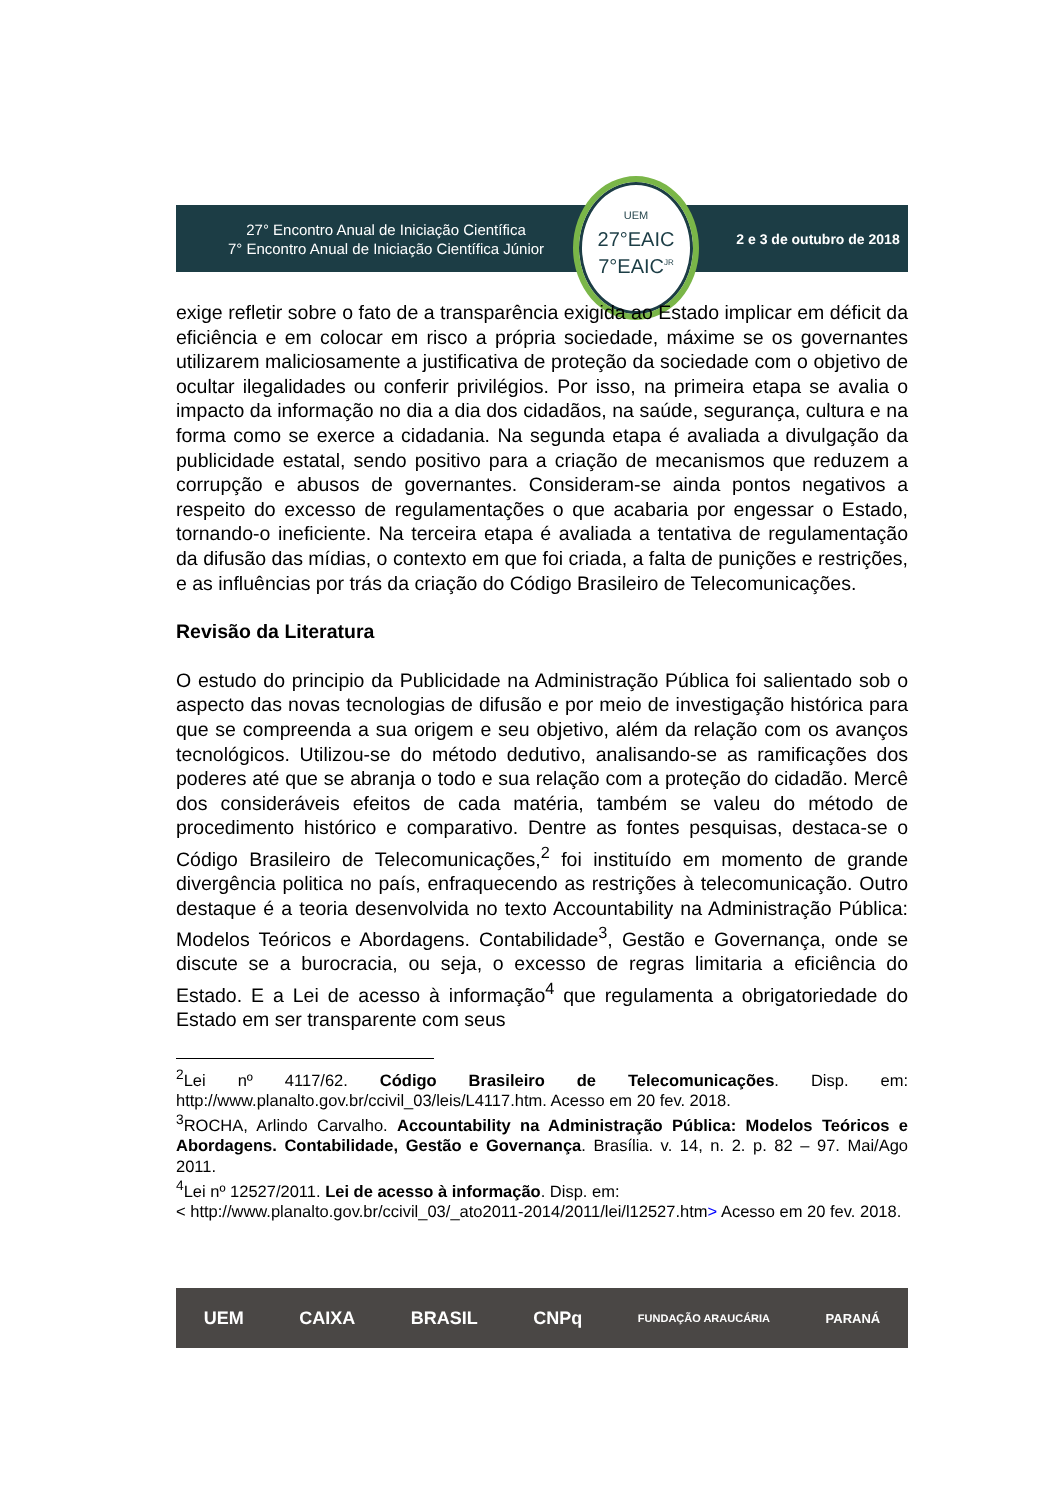27° Encontro Anual de Iniciação Científica
7° Encontro Anual de Iniciação Científica Júnior
2 e 3 de outubro de 2018
UEM
27°EAIC
7°EAIC<sup>JR</sup>
exige refletir sobre o fato de a transparência exigida ao Estado implicar em déficit da eficiência e em colocar em risco a própria sociedade, máxime se os governantes utilizarem maliciosamente a justificativa de proteção da sociedade com o objetivo de ocultar ilegalidades ou conferir privilégios. Por isso, na primeira etapa se avalia o impacto da informação no dia a dia dos cidadãos, na saúde, segurança, cultura e na forma como se exerce a cidadania. Na segunda etapa é avaliada a divulgação da publicidade estatal, sendo positivo para a criação de mecanismos que reduzem a corrupção e abusos de governantes. Consideram-se ainda pontos negativos a respeito do excesso de regulamentações o que acabaria por engessar o Estado, tornando-o ineficiente. Na terceira etapa é avaliada a tentativa de regulamentação da difusão das mídias, o contexto em que foi criada, a falta de punições e restrições, e as influências por trás da criação do Código Brasileiro de Telecomunicações.
Revisão da Literatura
O estudo do principio da Publicidade na Administração Pública foi salientado sob o aspecto das novas tecnologias de difusão e por meio de investigação histórica para que se compreenda a sua origem e seu objetivo, além da relação com os avanços tecnológicos. Utilizou-se do método dedutivo, analisando-se as ramificações dos poderes até que se abranja o todo e sua relação com a proteção do cidadão. Mercê dos consideráveis efeitos de cada matéria, também se valeu do método de procedimento histórico e comparativo. Dentre as fontes pesquisas, destaca-se o Código Brasileiro de Telecomunicações,<sup>2</sup> foi instituído em momento de grande divergência politica no país, enfraquecendo as restrições à telecomunicação. Outro destaque é a teoria desenvolvida no texto Accountability na Administração Pública: Modelos Teóricos e Abordagens. Contabilidade<sup>3</sup>, Gestão e Governança, onde se discute se a burocracia, ou seja, o excesso de regras limitaria a eficiência do Estado. E a Lei de acesso à informação<sup>4</sup> que regulamenta a obrigatoriedade do Estado em ser transparente com seus
<sup>2</sup> Lei nº 4117/62. Código Brasileiro de Telecomunicações. Disp. em: http://www.planalto.gov.br/ccivil_03/leis/L4117.htm. Acesso em 20 fev. 2018.
<sup>3</sup> ROCHA, Arlindo Carvalho. Accountability na Administração Pública: Modelos Teóricos e Abordagens. Contabilidade, Gestão e Governança. Brasília. v. 14, n. 2. p. 82 – 97. Mai/Ago 2011.
<sup>4</sup> Lei nº 12527/2011. Lei de acesso à informação. Disp. em:
< http://www.planalto.gov.br/ccivil_03/_ato2011-2014/2011/lei/l12527.htm> Acesso em 20 fev. 2018.
UEM CAIXA BRASIL CNPq FUNDAÇÃO ARAUCÁRIA PARANÁ